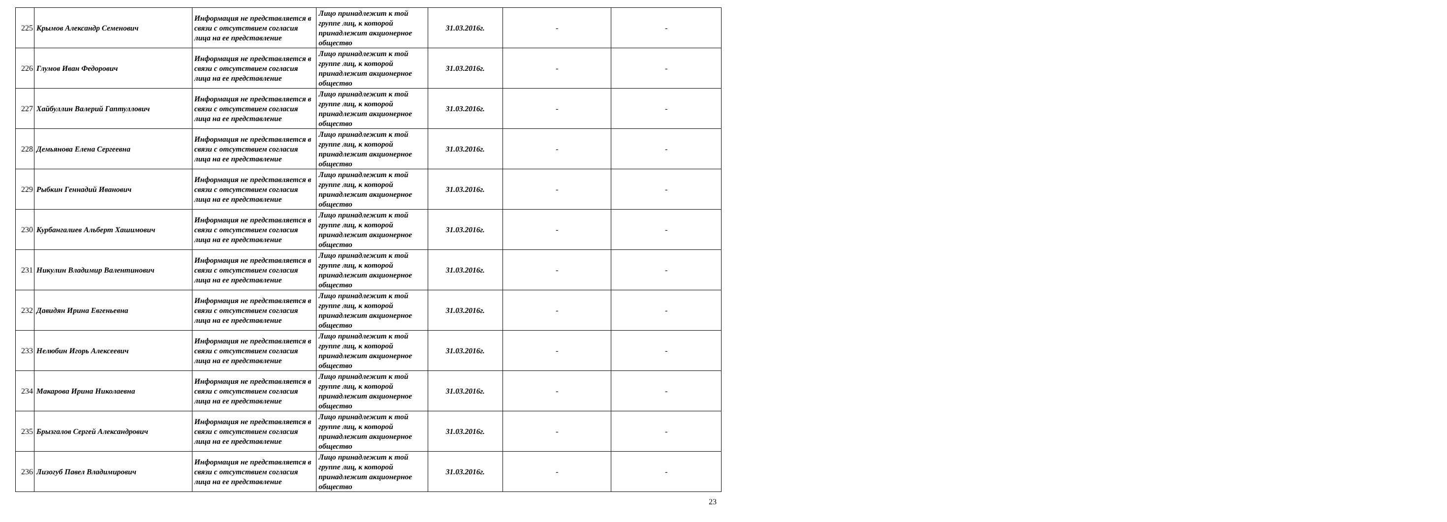| 225 | Крымов Александр Семенович | Информация не представляется в связи с отсутствием согласия лица на ее представление | Лицо принадлежит к той группе лиц, к которой принадлежит акционерное общество | 31.03.2016г. | - | - |
| 226 | Глумов Иван Федорович | Информация не представляется в связи с отсутствием согласия лица на ее представление | Лицо принадлежит к той группе лиц, к которой принадлежит акционерное общество | 31.03.2016г. | - | - |
| 227 | Хайбуллин Валерий Гаптуллович | Информация не представляется в связи с отсутствием согласия лица на ее представление | Лицо принадлежит к той группе лиц, к которой принадлежит акционерное общество | 31.03.2016г. | - | - |
| 228 | Демьянова Елена Сергеевна | Информация не представляется в связи с отсутствием согласия лица на ее представление | Лицо принадлежит к той группе лиц, к которой принадлежит акционерное общество | 31.03.2016г. | - | - |
| 229 | Рыбкин Геннадий Иванович | Информация не представляется в связи с отсутствием согласия лица на ее представление | Лицо принадлежит к той группе лиц, к которой принадлежит акционерное общество | 31.03.2016г. | - | - |
| 230 | Курбангалиев Альберт Хашимович | Информация не представляется в связи с отсутствием согласия лица на ее представление | Лицо принадлежит к той группе лиц, к которой принадлежит акционерное общество | 31.03.2016г. | - | - |
| 231 | Никулин Владимир Валентинович | Информация не представляется в связи с отсутствием согласия лица на ее представление | Лицо принадлежит к той группе лиц, к которой принадлежит акционерное общество | 31.03.2016г. | - | - |
| 232 | Давидян Ирина Евгеньевна | Информация не представляется в связи с отсутствием согласия лица на ее представление | Лицо принадлежит к той группе лиц, к которой принадлежит акционерное общество | 31.03.2016г. | - | - |
| 233 | Нелюбин Игорь Алексеевич | Информация не представляется в связи с отсутствием согласия лица на ее представление | Лицо принадлежит к той группе лиц, к которой принадлежит акционерное общество | 31.03.2016г. | - | - |
| 234 | Макарова Ирина Николаевна | Информация не представляется в связи с отсутствием согласия лица на ее представление | Лицо принадлежит к той группе лиц, к которой принадлежит акционерное общество | 31.03.2016г. | - | - |
| 235 | Брызгалов Сергей Александрович | Информация не представляется в связи с отсутствием согласия лица на ее представление | Лицо принадлежит к той группе лиц, к которой принадлежит акционерное общество | 31.03.2016г. | - | - |
| 236 | Лизогуб Павел Владимирович | Информация не представляется в связи с отсутствием согласия лица на ее представление | Лицо принадлежит к той группе лиц, к которой принадлежит акционерное общество | 31.03.2016г. | - | - |
23